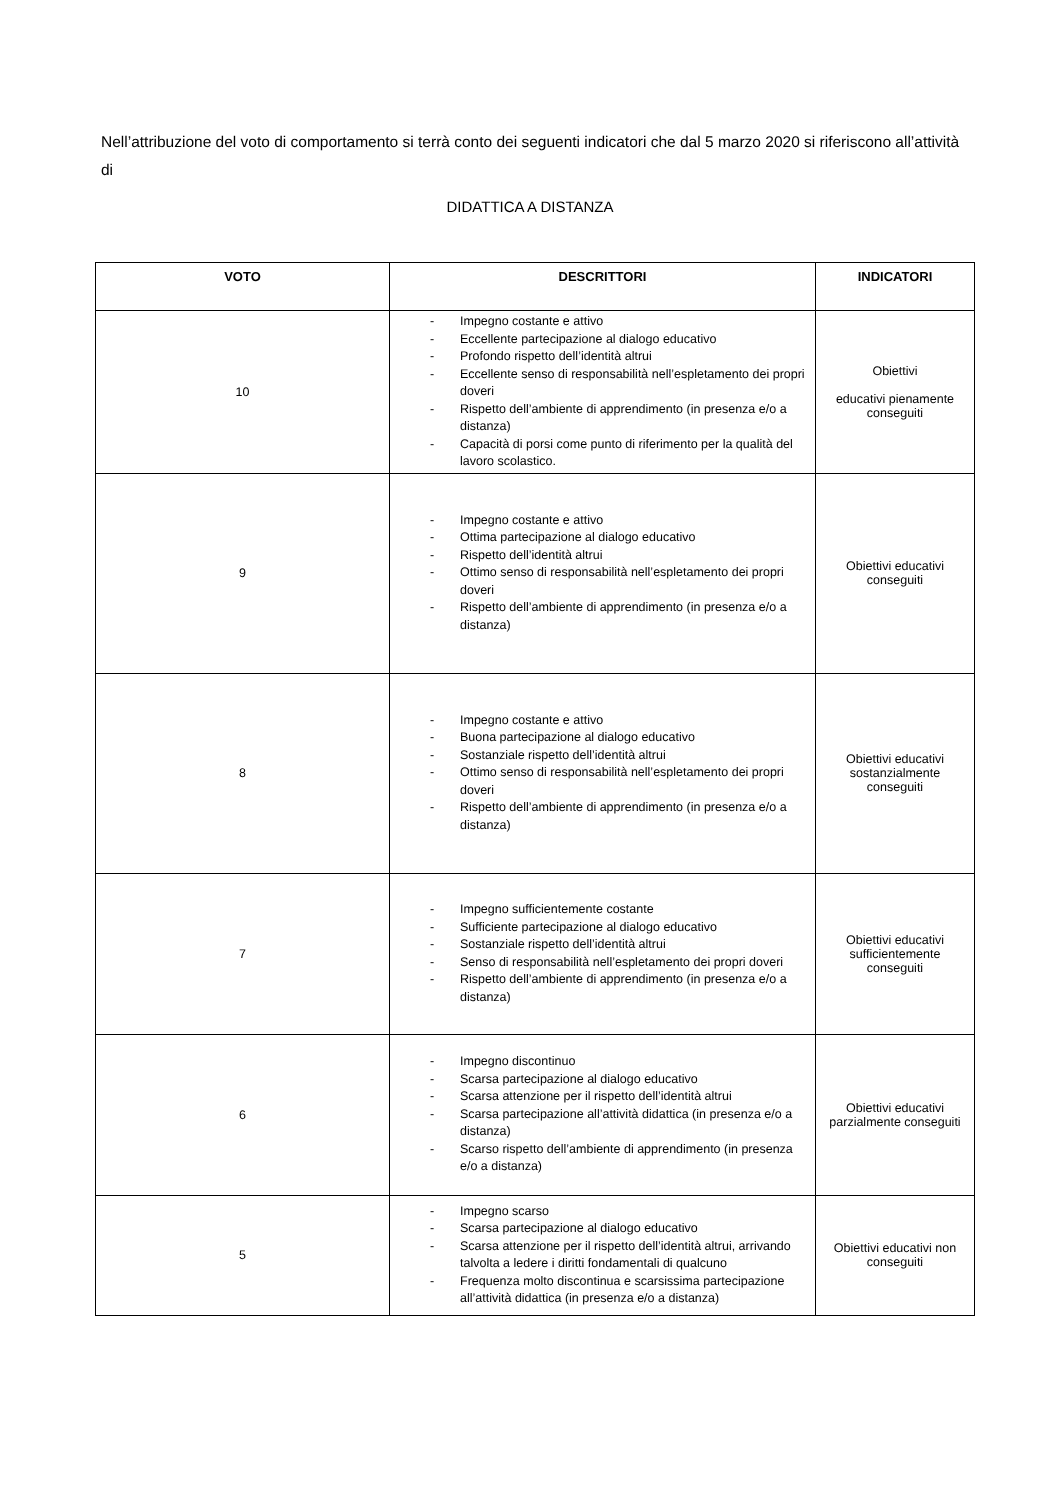Nell’attribuzione del voto di comportamento si terrà conto dei seguenti indicatori che dal 5 marzo 2020 si riferiscono all’attività di
DIDATTICA A DISTANZA
| VOTO | DESCRITTORI | INDICATORI |
| --- | --- | --- |
| 10 | - Impegno costante e attivo - Eccellente partecipazione al dialogo educativo - Profondo rispetto dell’identità altrui - Eccellente senso di responsabilità nell’espletamento dei propri doveri - Rispetto dell’ambiente di apprendimento (in presenza e/o a distanza) - Capacità di porsi come punto di riferimento per la qualità del lavoro scolastico. | Obiettivi educativi pienamente conseguiti |
| 9 | - Impegno costante e attivo - Ottima partecipazione al dialogo educativo - Rispetto dell’identità altrui - Ottimo senso di responsabilità nell’espletamento dei propri doveri - Rispetto dell’ambiente di apprendimento (in presenza e/o a distanza) | Obiettivi educativi conseguiti |
| 8 | - Impegno costante e attivo - Buona partecipazione al dialogo educativo - Sostanziale rispetto dell’identità altrui - Ottimo senso di responsabilità nell’espletamento dei propri doveri - Rispetto dell’ambiente di apprendimento (in presenza e/o a distanza) | Obiettivi educativi sostanzialmente conseguiti |
| 7 | - Impegno sufficientemente costante - Sufficiente partecipazione al dialogo educativo - Sostanziale rispetto dell’identità altrui - Senso di responsabilità nell’espletamento dei propri doveri - Rispetto dell’ambiente di apprendimento (in presenza e/o a distanza) | Obiettivi educativi sufficientemente conseguiti |
| 6 | - Impegno discontinuo - Scarsa partecipazione al dialogo educativo - Scarsa attenzione per il rispetto dell’identità altrui - Scarsa partecipazione all’attività didattica (in presenza e/o a distanza) - Scarso rispetto dell’ambiente di apprendimento (in presenza e/o a distanza) | Obiettivi educativi parzialmente conseguiti |
| 5 | - Impegno scarso - Scarsa partecipazione al dialogo educativo - Scarsa attenzione per il rispetto dell’identità altrui, arrivando talvolta a ledere i diritti fondamentali di qualcuno - Frequenza molto discontinua e scarsissima partecipazione all’attività didattica (in presenza e/o a distanza) | Obiettivi educativi non conseguiti |